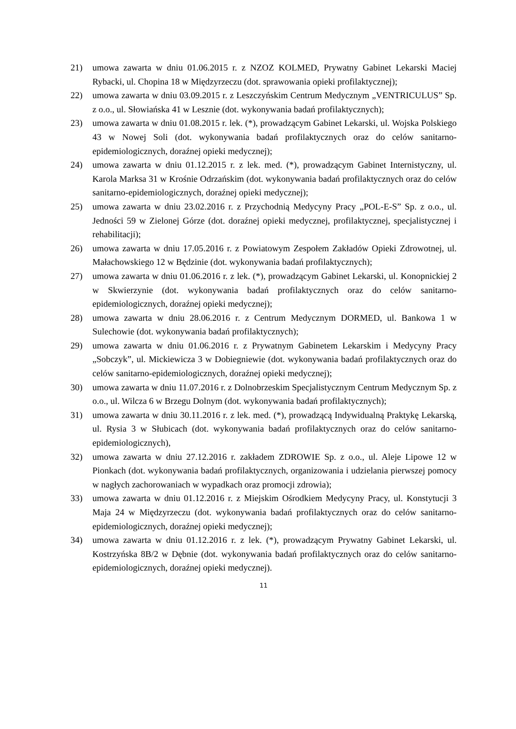21) umowa zawarta w dniu 01.06.2015 r. z NZOZ KOLMED, Prywatny Gabinet Lekarski Maciej Rybacki, ul. Chopina 18 w Międzyrzeczu (dot. sprawowania opieki profilaktycznej);
22) umowa zawarta w dniu 03.09.2015 r. z Leszczyńskim Centrum Medycznym „VENTRICULUS” Sp. z o.o., ul. Słowiańska 41 w Lesznie (dot. wykonywania badań profilaktycznych);
23) umowa zawarta w dniu 01.08.2015 r. lek. (*), prowadzącym Gabinet Lekarski, ul. Wojska Polskiego 43 w Nowej Soli (dot. wykonywania badań profilaktycznych oraz do celów sanitarno-epidemiologicznych, doraźnej opieki medycznej);
24) umowa zawarta w dniu 01.12.2015 r. z lek. med. (*), prowadzącym Gabinet Internistyczny, ul. Karola Marksa 31 w Krośnie Odrzańskim (dot. wykonywania badań profilaktycznych oraz do celów sanitarno-epidemiologicznych, doraźnej opieki medycznej);
25) umowa zawarta w dniu 23.02.2016 r. z Przychodnią Medycyny Pracy „POL-E-S” Sp. z o.o., ul. Jedności 59 w Zielonej Górze (dot. doraźnej opieki medycznej, profilaktycznej, specjalistycznej i rehabilitacji);
26) umowa zawarta w dniu 17.05.2016 r. z Powiatowym Zespołem Zakładów Opieki Zdrowotnej, ul. Małachowskiego 12 w Będzinie (dot. wykonywania badań profilaktycznych);
27) umowa zawarta w dniu 01.06.2016 r. z lek. (*), prowadzącym Gabinet Lekarski, ul. Konopnickiej 2 w Skwierzynie (dot. wykonywania badań profilaktycznych oraz do celów sanitarno-epidemiologicznych, doraźnej opieki medycznej);
28) umowa zawarta w dniu 28.06.2016 r. z Centrum Medycznym DORMED, ul. Bankowa 1 w Sulechowie (dot. wykonywania badań profilaktycznych);
29) umowa zawarta w dniu 01.06.2016 r. z Prywatnym Gabinetem Lekarskim i Medycyny Pracy „Sobczyk”, ul. Mickiewicza 3 w Dobiegniewie (dot. wykonywania badań profilaktycznych oraz do celów sanitarno-epidemiologicznych, doraźnej opieki medycznej);
30) umowa zawarta w dniu 11.07.2016 r. z Dolnobrzeskim Specjalistycznym Centrum Medycznym Sp. z o.o., ul. Wilcza 6 w Brzegu Dolnym (dot. wykonywania badań profilaktycznych);
31) umowa zawarta w dniu 30.11.2016 r. z lek. med. (*), prowadzącą Indywidualną Praktykę Lekarską, ul. Rysia 3 w Słubicach (dot. wykonywania badań profilaktycznych oraz do celów sanitarno-epidemiologicznych),
32) umowa zawarta w dniu 27.12.2016 r. zakładem ZDROWIE Sp. z o.o., ul. Aleje Lipowe 12 w Pionkach (dot. wykonywania badań profilaktycznych, organizowania i udzielania pierwszej pomocy w nagłych zachorowaniach w wypadkach oraz promocji zdrowia);
33) umowa zawarta w dniu 01.12.2016 r. z Miejskim Ośrodkiem Medycyny Pracy, ul. Konstytucji 3 Maja 24 w Międzyrzeczu (dot. wykonywania badań profilaktycznych oraz do celów sanitarno-epidemiologicznych, doraźnej opieki medycznej);
34) umowa zawarta w dniu 01.12.2016 r. z lek. (*), prowadzącym Prywatny Gabinet Lekarski, ul. Kostrzyńska 8B/2 w Dębnie (dot. wykonywania badań profilaktycznych oraz do celów sanitarno-epidemiologicznych, doraźnej opieki medycznej).
11